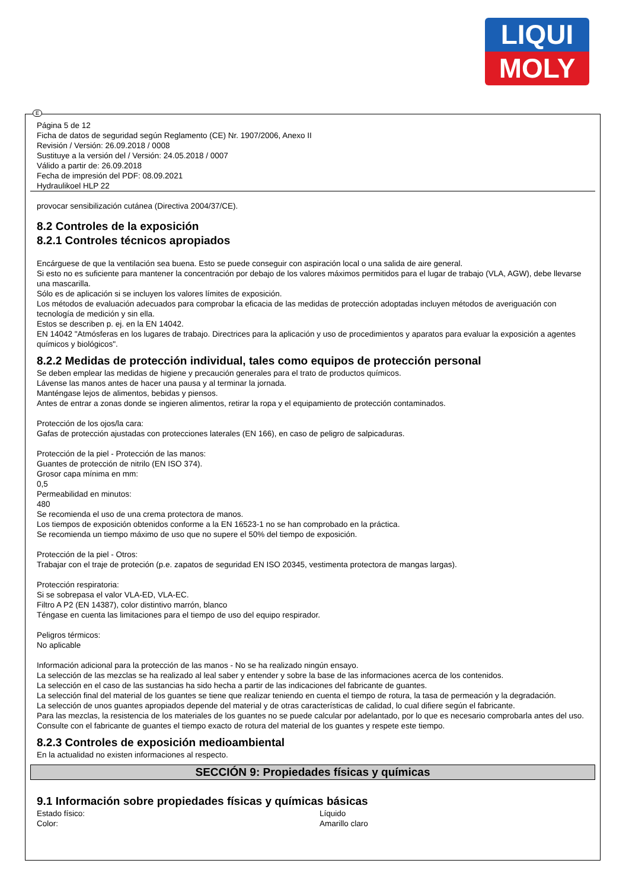LIQUI
MOLY
E
Página 5 de 12
Ficha de datos de seguridad según Reglamento (CE) Nr. 1907/2006, Anexo II
Revisión / Versión: 26.09.2018 / 0008
Sustituye a la versión del / Versión: 24.05.2018 / 0007
Válido a partir de: 26.09.2018
Fecha de impresión del PDF: 08.09.2021
Hydraulikoel HLP 22
provocar sensibilización cutánea (Directiva 2004/37/CE).
8.2 Controles de la exposición
8.2.1 Controles técnicos apropiados
Encárguese de que la ventilación sea buena. Esto se puede conseguir con aspiración local o una salida de aire general.
Si esto no es suficiente para mantener la concentración por debajo de los valores máximos permitidos para el lugar de trabajo (VLA, AGW), debe llevarse una mascarilla.
Sólo es de aplicación si se incluyen los valores límites de exposición.
Los métodos de evaluación adecuados para comprobar la eficacia de las medidas de protección adoptadas incluyen métodos de averiguación con tecnología de medición y sin ella.
Estos se describen p. ej. en la EN 14042.
EN 14042 "Atmósferas en los lugares de trabajo. Directrices para la aplicación y uso de procedimientos y aparatos para evaluar la exposición a agentes químicos y biológicos".
8.2.2 Medidas de protección individual, tales como equipos de protección personal
Se deben emplear las medidas de higiene y precaución generales para el trato de productos químicos.
Lávense las manos antes de hacer una pausa y al terminar la jornada.
Manténgase lejos de alimentos, bebidas y piensos.
Antes de entrar a zonas donde se ingieren alimentos, retirar la ropa y el equipamiento de protección contaminados.
Protección de los ojos/la cara:
Gafas de protección ajustadas con protecciones laterales (EN 166), en caso de peligro de salpicaduras.
Protección de la piel - Protección de las manos:
Guantes de protección de nitrilo (EN ISO 374).
Grosor capa mínima en mm:
0,5
Permeabilidad en minutos:
480
Se recomienda el uso de una crema protectora de manos.
Los tiempos de exposición obtenidos conforme a la EN 16523-1 no se han comprobado en la práctica.
Se recomienda un tiempo máximo de uso que no supere el 50% del tiempo de exposición.
Protección de la piel - Otros:
Trabajar con el traje de proteción (p.e. zapatos de seguridad EN ISO 20345, vestimenta protectora de mangas largas).
Protección respiratoria:
Si se sobrepasa el valor VLA-ED, VLA-EC.
Filtro A P2 (EN 14387), color distintivo marrón, blanco
Téngase en cuenta las limitaciones para el tiempo de uso del equipo respirador.
Peligros térmicos:
No aplicable
Información adicional para la protección de las manos - No se ha realizado ningún ensayo.
La selección de las mezclas se ha realizado al leal saber y entender y sobre la base de las informaciones acerca de los contenidos.
La selección en el caso de las sustancias ha sido hecha a partir de las indicaciones del fabricante de guantes.
La selección final del material de los guantes se tiene que realizar teniendo en cuenta el tiempo de rotura, la tasa de permeación y la degradación.
La selección de unos guantes apropiados depende del material y de otras características de calidad, lo cual difiere según el fabricante.
Para las mezclas, la resistencia de los materiales de los guantes no se puede calcular por adelantado, por lo que es necesario comprobarla antes del uso.
Consulte con el fabricante de guantes el tiempo exacto de rotura del material de los guantes y respete este tiempo.
8.2.3 Controles de exposición medioambiental
En la actualidad no existen informaciones al respecto.
SECCIÓN 9: Propiedades físicas y químicas
9.1 Información sobre propiedades físicas y químicas básicas
Estado físico: Líquido
Color: Amarillo claro